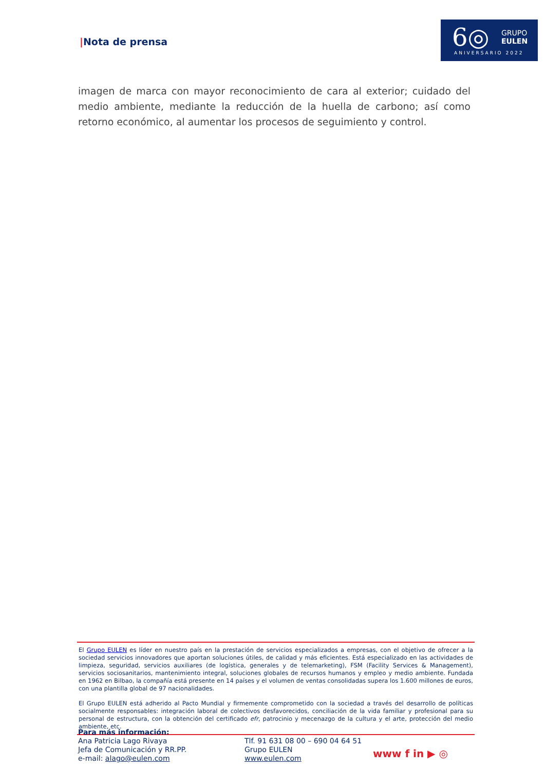|Nota de prensa
6◎
GRUPO
EULEN
ANIVERSARIO 2022
imagen de marca con mayor reconocimiento de cara al exterior; cuidado del medio ambiente, mediante la reducción de la huella de carbono; así como retorno económico, al aumentar los procesos de seguimiento y control.
El Grupo EULEN es líder en nuestro país en la prestación de servicios especializados a empresas, con el objetivo de ofrecer a la sociedad servicios innovadores que aportan soluciones útiles, de calidad y más eficientes. Está especializado en las actividades de limpieza, seguridad, servicios auxiliares (de logística, generales y de telemarketing), FSM (Facility Services & Management), servicios sociosanitarios, mantenimiento integral, soluciones globales de recursos humanos y empleo y medio ambiente. Fundada en 1962 en Bilbao, la compañía está presente en 14 países y el volumen de ventas consolidadas supera los 1.600 millones de euros, con una plantilla global de 97 nacionalidades.
El Grupo EULEN está adherido al Pacto Mundial y firmemente comprometido con la sociedad a través del desarrollo de políticas socialmente responsables: integración laboral de colectivos desfavorecidos, conciliación de la vida familiar y profesional para su personal de estructura, con la obtención del certificado efr, patrocinio y mecenazgo de la cultura y el arte, protección del medio ambiente, etc.
Para más información:
Ana Patricia Lago Rivaya
Jefa de Comunicación y RR.PP.
e-mail: alago@eulen.com
Tlf. 91 631 08 00 – 690 04 64 51
Grupo EULEN
www.eulen.com
www f in ▶ ◎